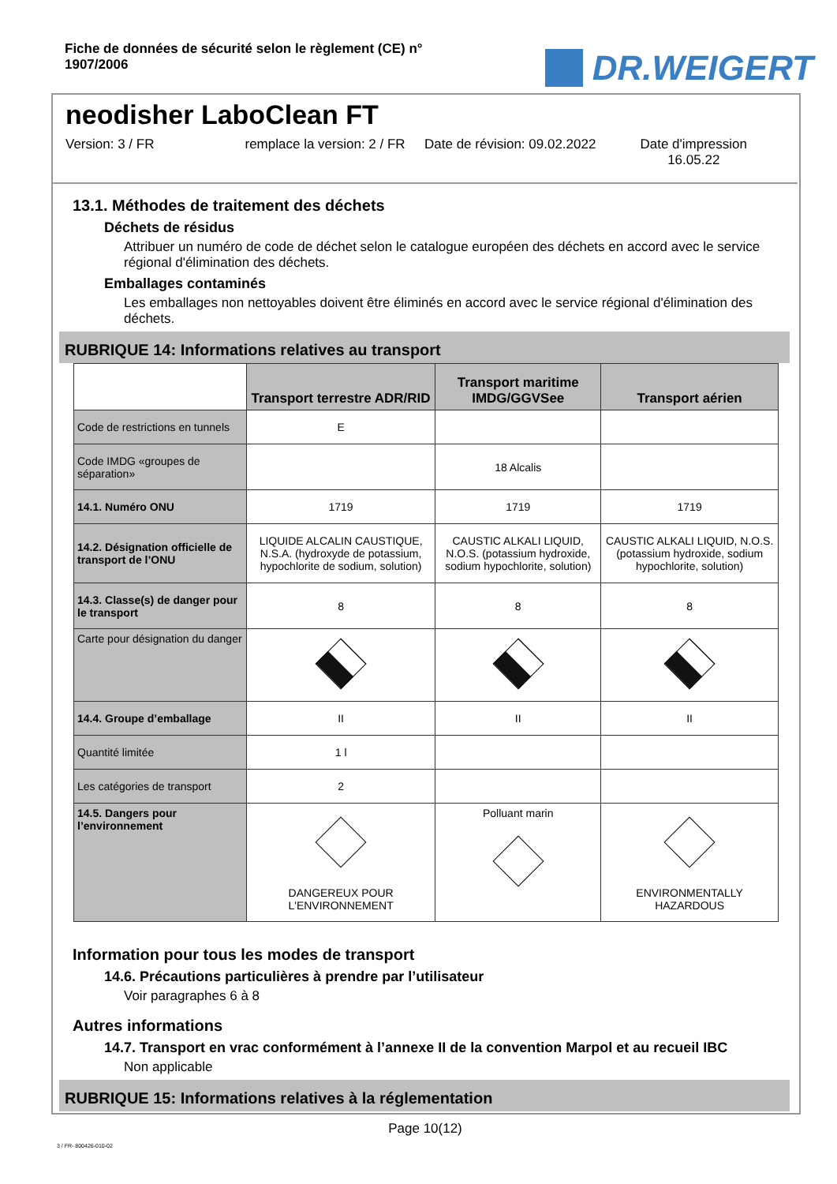Fiche de données de sécurité selon le règlement (CE) n° 1907/2006
DR.WEIGERT
neodisher LaboClean FT
Version: 3 / FR remplace la version: 2 / FR
Date de révision: 09.02.2022
Date d'impression
16.05.22
13.1. Méthodes de traitement des déchets
Déchets de résidus
Attribuer un numéro de code de déchet selon le catalogue européen des déchets en accord avec le service régional d'élimination des déchets.
Emballages contaminés
Les emballages non nettoyables doivent être éliminés en accord avec le service régional d'élimination des déchets.
RUBRIQUE 14: Informations relatives au transport
| | Transport terrestre ADR/RID | Transport maritime IMDG/GGVSee | Transport aérien |
| Code de restrictions en tunnels | E | | |
| Code IMDG «groupes de séparation» | | 18 Alcalis | |
| 14.1. Numéro ONU | 1719 | 1719 | 1719 |
| 14.2. Désignation officielle de transport de l’ONU | LIQUIDE ALCALIN CAUSTIQUE, N.S.A. (hydroxyde de potassium, hypochlorite de sodium, solution) | CAUSTIC ALKALI LIQUID, N.O.S. (potassium hydroxide, sodium hypochlorite, solution) | CAUSTIC ALKALI LIQUID, N.O.S. (potassium hydroxide, sodium hypochlorite, solution) |
| 14.3. Classe(s) de danger pour le transport | 8 | 8 | 8 |
| Carte pour désignation du danger | | | |
| 14.4. Groupe d’emballage | II | II | II |
| Quantité limitée | 1 l | | |
| Les catégories de transport | 2 | | |
| 14.5. Dangers pour l’environnement | DANGEREUX POUR L'ENVIRONNEMENT | Polluant marin | ENVIRONMENTALLY HAZARDOUS |
Information pour tous les modes de transport
14.6. Précautions particulières à prendre par l’utilisateur
Voir paragraphes 6 à 8
Autres informations
14.7. Transport en vrac conformément à l’annexe II de la convention Marpol et au recueil IBC
Non applicable
RUBRIQUE 15: Informations relatives à la réglementation
Page 10(12)
3 / FR- 800426-010-02